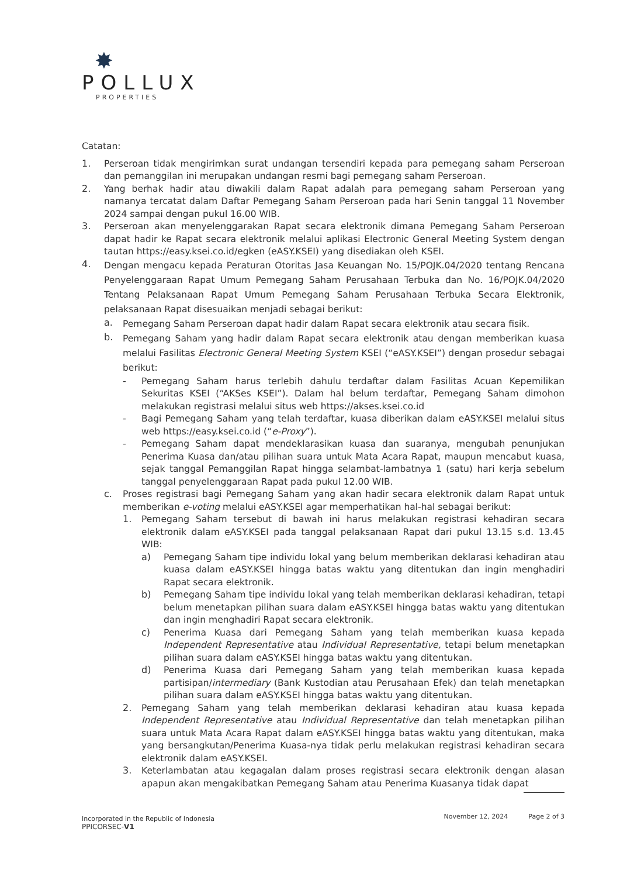✸
POLLUX
PROPERTIES
Catatan:
1.
Perseroan tidak mengirimkan surat undangan tersendiri kepada para pemegang saham Perseroan dan pemanggilan ini merupakan undangan resmi bagi pemegang saham Perseroan.
2.
Yang berhak hadir atau diwakili dalam Rapat adalah para pemegang saham Perseroan yang namanya tercatat dalam Daftar Pemegang Saham Perseroan pada hari Senin tanggal 11 November 2024 sampai dengan pukul 16.00 WIB.
3.
Perseroan akan menyelenggarakan Rapat secara elektronik dimana Pemegang Saham Perseroan dapat hadir ke Rapat secara elektronik melalui aplikasi Electronic General Meeting System dengan tautan https://easy.ksei.co.id/egken (eASY.KSEI) yang disediakan oleh KSEI.
4.
Dengan mengacu kepada Peraturan Otoritas Jasa Keuangan No. 15/POJK.04/2020 tentang Rencana Penyelenggaraan Rapat Umum Pemegang Saham Perusahaan Terbuka dan No. 16/POJK.04/2020 Tentang Pelaksanaan Rapat Umum Pemegang Saham Perusahaan Terbuka Secara Elektronik, pelaksanaan Rapat disesuaikan menjadi sebagai berikut:
a.
Pemegang Saham Perseroan dapat hadir dalam Rapat secara elektronik atau secara fisik.
b.
Pemegang Saham yang hadir dalam Rapat secara elektronik atau dengan memberikan kuasa melalui Fasilitas Electronic General Meeting System KSEI (“eASY.KSEI”) dengan prosedur sebagai berikut:
-
Pemegang Saham harus terlebih dahulu terdaftar dalam Fasilitas Acuan Kepemilikan Sekuritas KSEI (“AKSes KSEI”). Dalam hal belum terdaftar, Pemegang Saham dimohon melakukan registrasi melalui situs web https://akses.ksei.co.id
-
Bagi Pemegang Saham yang telah terdaftar, kuasa diberikan dalam eASY.KSEI melalui situs web https://easy.ksei.co.id (“e-Proxy”).
-
Pemegang Saham dapat mendeklarasikan kuasa dan suaranya, mengubah penunjukan Penerima Kuasa dan/atau pilihan suara untuk Mata Acara Rapat, maupun mencabut kuasa, sejak tanggal Pemanggilan Rapat hingga selambat-lambatnya 1 (satu) hari kerja sebelum tanggal penyelenggaraan Rapat pada pukul 12.00 WIB.
c.
Proses registrasi bagi Pemegang Saham yang akan hadir secara elektronik dalam Rapat untuk memberikan e-voting melalui eASY.KSEI agar memperhatikan hal-hal sebagai berikut:
1.
Pemegang Saham tersebut di bawah ini harus melakukan registrasi kehadiran secara elektronik dalam eASY.KSEI pada tanggal pelaksanaan Rapat dari pukul 13.15 s.d. 13.45 WIB:
a)
Pemegang Saham tipe individu lokal yang belum memberikan deklarasi kehadiran atau kuasa dalam eASY.KSEI hingga batas waktu yang ditentukan dan ingin menghadiri Rapat secara elektronik.
b)
Pemegang Saham tipe individu lokal yang telah memberikan deklarasi kehadiran, tetapi belum menetapkan pilihan suara dalam eASY.KSEI hingga batas waktu yang ditentukan dan ingin menghadiri Rapat secara elektronik.
c)
Penerima Kuasa dari Pemegang Saham yang telah memberikan kuasa kepada Independent Representative atau Individual Representative, tetapi belum menetapkan pilihan suara dalam eASY.KSEI hingga batas waktu yang ditentukan.
d)
Penerima Kuasa dari Pemegang Saham yang telah memberikan kuasa kepada partisipan/intermediary (Bank Kustodian atau Perusahaan Efek) dan telah menetapkan pilihan suara dalam eASY.KSEI hingga batas waktu yang ditentukan.
2.
Pemegang Saham yang telah memberikan deklarasi kehadiran atau kuasa kepada Independent Representative atau Individual Representative dan telah menetapkan pilihan suara untuk Mata Acara Rapat dalam eASY.KSEI hingga batas waktu yang ditentukan, maka yang bersangkutan/Penerima Kuasa-nya tidak perlu melakukan registrasi kehadiran secara elektronik dalam eASY.KSEI.
3.
Keterlambatan atau kegagalan dalam proses registrasi secara elektronik dengan alasan apapun akan mengakibatkan Pemegang Saham atau Penerima Kuasanya tidak dapat
Incorporated in the Republic of Indonesia November 12, 2024 Page 2 of 3
PPICORSEC-V1